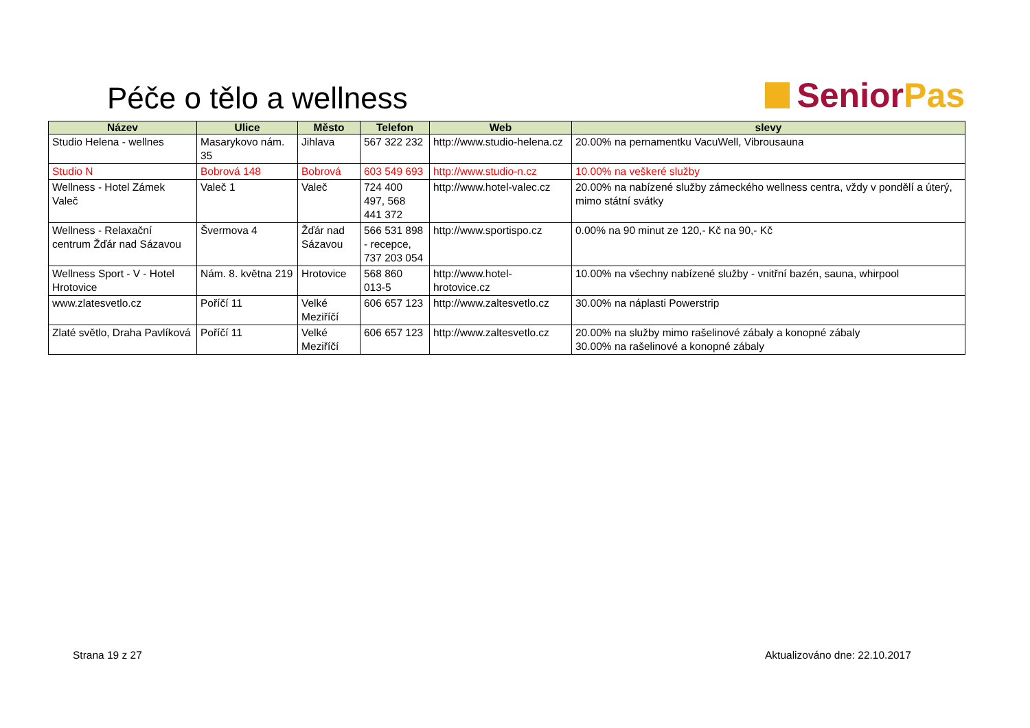Péče o tělo a wellness
Senior Pas
| Název | Ulice | Město | Telefon | Web | slevy |
| --- | --- | --- | --- | --- | --- |
| Studio Helena - wellnes | Masarykovo nám. 35 | Jihlava | 567 322 232 | http://www.studio-helena.cz | 20.00% na pernamentku VacuWell, Vibrousauna |
| Studio N | Bobrová 148 | Bobrová | 603 549 693 | http://www.studio-n.cz | 10.00% na veškeré služby |
| Wellness - Hotel Zámek Valeč | Valeč 1 | Valeč | 724 400 497, 568 441 372 | http://www.hotel-valec.cz | 20.00% na nabízené služby zámeckého wellness centra, vždy v pondělí a úterý, mimo státní svátky |
| Wellness - Relaxační centrum Žďár nad Sázavou | Švermova 4 | Žďár nad Sázavou | 566 531 898 - recepce, 737 203 054 | http://www.sportispo.cz | 0.00% na 90 minut ze 120,- Kč na 90,- Kč |
| Wellness Sport - V - Hotel Hrotovice | Nám. 8. května 219 | Hrotovice | 568 860 013-5 | http://www.hotel-hrotovice.cz | 10.00% na všechny nabízené služby - vnitřní bazén, sauna, whirpool |
| www.zlatesvetlo.cz | Poříčí 11 | Velké Meziříčí | 606 657 123 | http://www.zaltesvetlo.cz | 30.00% na náplasti Powerstrip |
| Zlaté světlo, Draha Pavlíková | Poříčí 11 | Velké Meziříčí | 606 657 123 | http://www.zaltesvetlo.cz | 20.00% na služby mimo rašelinové zábaly a konopné zábaly 30.00% na rašelinové a konopné zábaly |
Strana 19 z 27 Aktualizováno dne: 22.10.2017